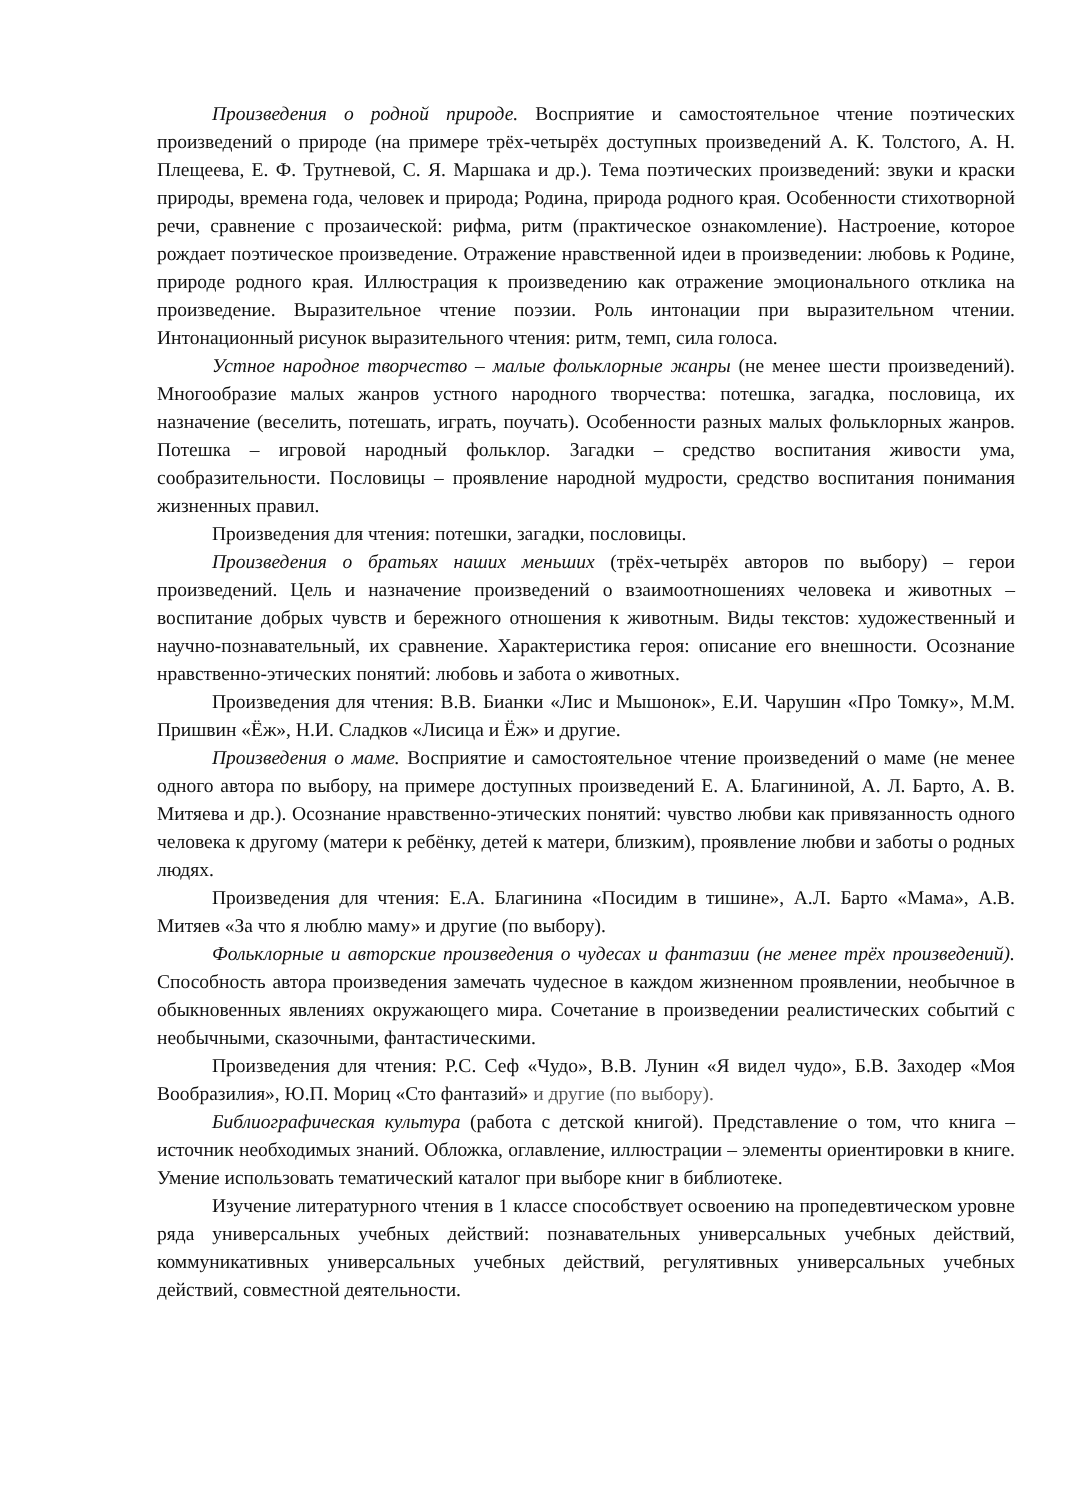Произведения о родной природе. Восприятие и самостоятельное чтение поэтических произведений о природе (на примере трёх-четырёх доступных произведений А. К. Толстого, А. Н. Плещеева, Е. Ф. Трутневой, С. Я. Маршака и др.). Тема поэтических произведений: звуки и краски природы, времена года, человек и природа; Родина, природа родного края. Особенности стихотворной речи, сравнение с прозаической: рифма, ритм (практическое ознакомление). Настроение, которое рождает поэтическое произведение. Отражение нравственной идеи в произведении: любовь к Родине, природе родного края. Иллюстрация к произведению как отражение эмоционального отклика на произведение. Выразительное чтение поэзии. Роль интонации при выразительном чтении. Интонационный рисунок выразительного чтения: ритм, темп, сила голоса.
Устное народное творчество – малые фольклорные жанры (не менее шести произведений). Многообразие малых жанров устного народного творчества: потешка, загадка, пословица, их назначение (веселить, потешать, играть, поучать). Особенности разных малых фольклорных жанров. Потешка – игровой народный фольклор. Загадки – средство воспитания живости ума, сообразительности. Пословицы – проявление народной мудрости, средство воспитания понимания жизненных правил.
Произведения для чтения: потешки, загадки, пословицы.
Произведения о братьях наших меньших (трёх-четырёх авторов по выбору) – герои произведений. Цель и назначение произведений о взаимоотношениях человека и животных – воспитание добрых чувств и бережного отношения к животным. Виды текстов: художественный и научно-познавательный, их сравнение. Характеристика героя: описание его внешности. Осознание нравственно-этических понятий: любовь и забота о животных.
Произведения для чтения: В.В. Бианки «Лис и Мышонок», Е.И. Чарушин «Про Томку», М.М. Пришвин «Ёж», Н.И. Сладков «Лисица и Ёж» и другие.
Произведения о маме. Восприятие и самостоятельное чтение произведений о маме (не менее одного автора по выбору, на примере доступных произведений Е. А. Благининой, А. Л. Барто, А. В. Митяева и др.). Осознание нравственно-этических понятий: чувство любви как привязанность одного человека к другому (матери к ребёнку, детей к матери, близким), проявление любви и заботы о родных людях.
Произведения для чтения: Е.А. Благинина «Посидим в тишине», А.Л. Барто «Мама», А.В. Митяев «За что я люблю маму» и другие (по выбору).
Фольклорные и авторские произведения о чудесах и фантазии (не менее трёх произведений). Способность автора произведения замечать чудесное в каждом жизненном проявлении, необычное в обыкновенных явлениях окружающего мира. Сочетание в произведении реалистических событий с необычными, сказочными, фантастическими.
Произведения для чтения: Р.С. Сеф «Чудо», В.В. Лунин «Я видел чудо», Б.В. Заходер «Моя Вообразилия», Ю.П. Мориц «Сто фантазий» и другие (по выбору).
Библиографическая культура (работа с детской книгой). Представление о том, что книга – источник необходимых знаний. Обложка, оглавление, иллюстрации – элементы ориентировки в книге. Умение использовать тематический каталог при выборе книг в библиотеке.
Изучение литературного чтения в 1 классе способствует освоению на пропедевтическом уровне ряда универсальных учебных действий: познавательных универсальных учебных действий, коммуникативных универсальных учебных действий, регулятивных универсальных учебных действий, совместной деятельности.